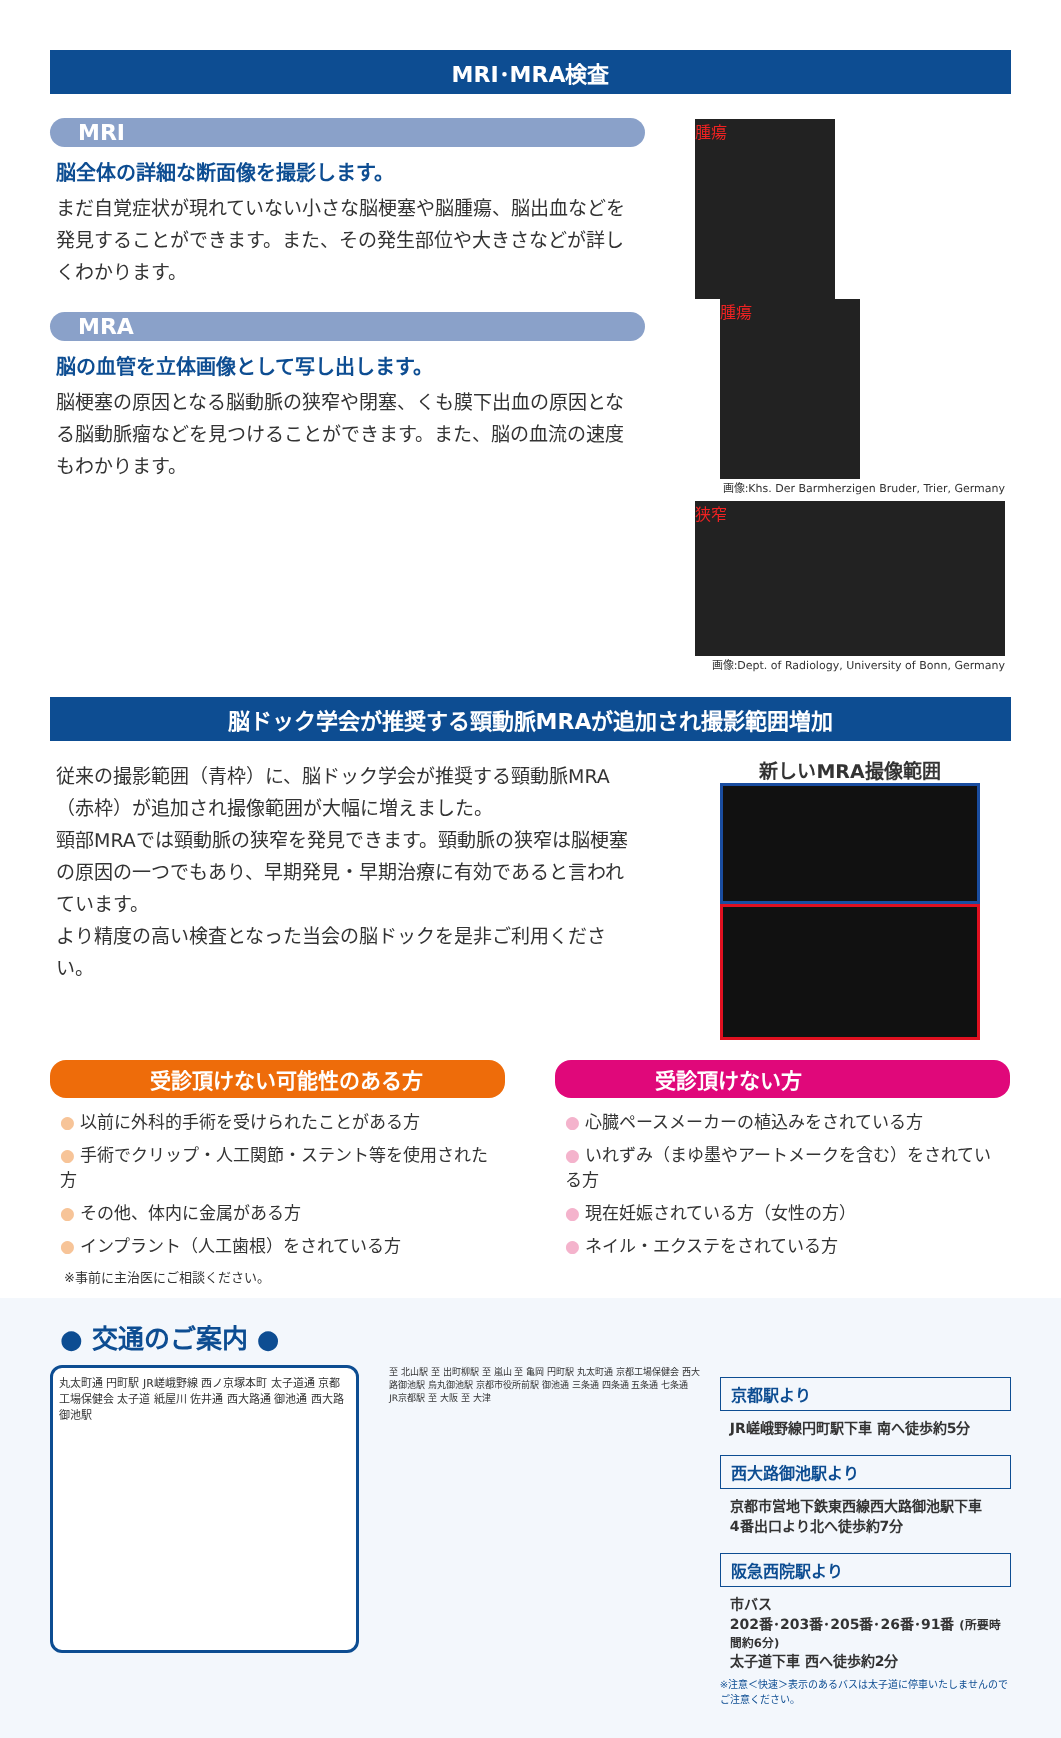MRI･MRA検査
MRI
脳全体の詳細な断面像を撮影します。
まだ自覚症状が現れていない小さな脳梗塞や脳腫瘍、脳出血などを発見することができます。また、その発生部位や大きさなどが詳しくわかります。
MRA
脳の血管を立体画像として写し出します。
脳梗塞の原因となる脳動脈の狭窄や閉塞、くも膜下出血の原因となる脳動脈瘤などを見つけることができます。また、脳の血流の速度もわかります。
腫瘍 腫瘍
画像:Khs. Der Barmherzigen Bruder, Trier, Germany
狭窄
画像:Dept. of Radiology, University of Bonn, Germany
脳ドック学会が推奨する頸動脈MRAが追加され撮影範囲増加
従来の撮影範囲（青枠）に、脳ドック学会が推奨する頸動脈MRA（赤枠）が追加され撮像範囲が大幅に増えました。
頸部MRAでは頸動脈の狭窄を発見できます。頸動脈の狭窄は脳梗塞の原因の一つでもあり、早期発見・早期治療に有効であると言われています。
より精度の高い検査となった当会の脳ドックを是非ご利用ください。
新しいMRA撮像範囲
受診頂けない可能性のある方
● 以前に外科的手術を受けられたことがある方
● 手術でクリップ・人工関節・ステント等を使用された方
● その他、体内に金属がある方
● インプラント（人工歯根）をされている方
※事前に主治医にご相談ください。
受診頂けない方
● 心臓ペースメーカーの植込みをされている方
● いれずみ（まゆ墨やアートメークを含む）をされている方
● 現在妊娠されている方（女性の方）
● ネイル・エクステをされている方
● 交通のご案内 ●
丸太町通 円町駅 JR嵯峨野線 西ノ京塚本町 太子道通 京都工場保健会 太子道 紙屋川 佐井通 西大路通 御池通 西大路御池駅
至 北山駅 至 出町柳駅 至 嵐山 至 亀岡 円町駅 丸太町通 京都工場保健会 西大路御池駅 烏丸御池駅 京都市役所前駅 御池通 三条通 四条通 五条通 七条通 JR京都駅 至 大阪 至 大津
京都駅より
JR嵯峨野線円町駅下車 南へ徒歩約5分
西大路御池駅より
京都市営地下鉄東西線西大路御池駅下車
4番出口より北へ徒歩約7分
阪急西院駅より
市バス
202番･203番･205番･26番･91番 (所要時間約6分)
太子道下車 西へ徒歩約2分
※注意＜快速＞表示のあるバスは太子道に停車いたしませんのでご注意ください。